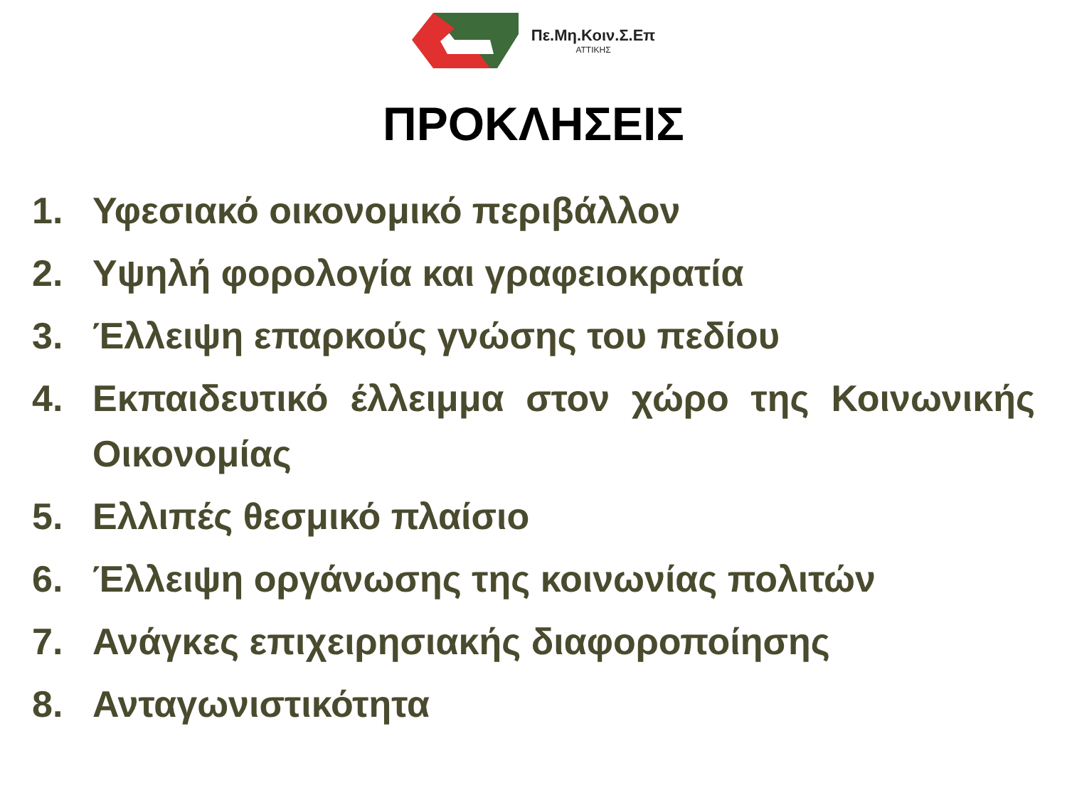Πε.Μη.Κοιν.Σ.Επ
ΑΤΤΙΚΗΣ
ΠΡΟΚΛΗΣΕΙΣ
1. Υφεσιακό οικονομικό περιβάλλον
2. Υψηλή φορολογία και γραφειοκρατία
3. Έλλειψη επαρκούς γνώσης του πεδίου
4. Εκπαιδευτικό έλλειμμα στον χώρο της Κοινωνικής Οικονομίας
5. Ελλιπές θεσμικό πλαίσιο
6. Έλλειψη οργάνωσης της κοινωνίας πολιτών
7. Ανάγκες επιχειρησιακής διαφοροποίησης
8. Ανταγωνιστικότητα